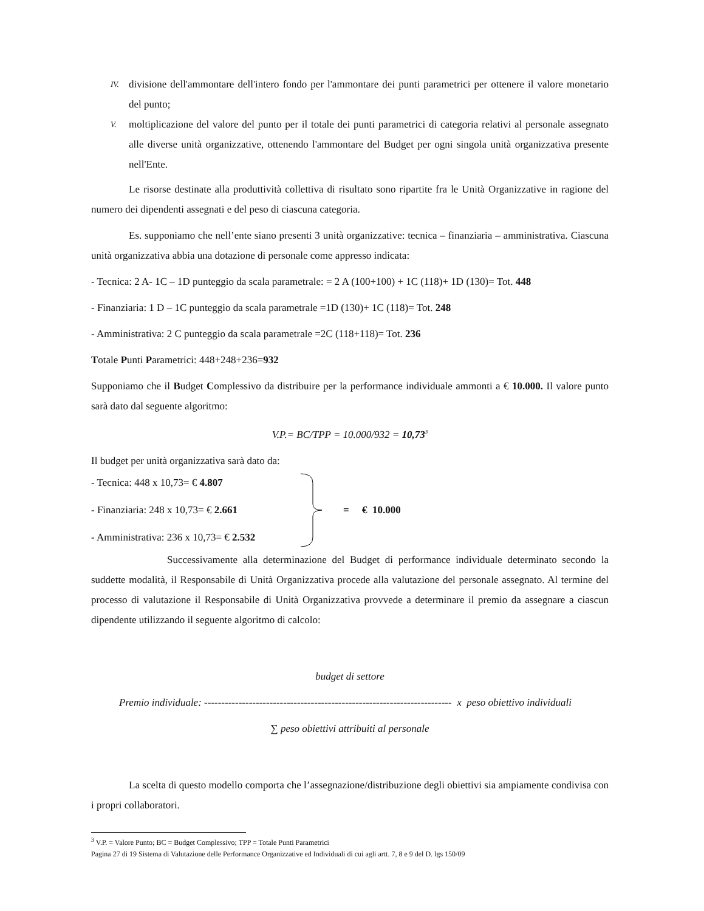IV.
divisione dell'ammontare dell'intero fondo per l'ammontare dei punti parametrici per ottenere il valore monetario del punto;
V.
moltiplicazione del valore del punto per il totale dei punti parametrici di categoria relativi al personale assegnato alle diverse unità organizzative, ottenendo l'ammontare del Budget per ogni singola unità organizzativa presente nell'Ente.
Le risorse destinate alla produttività collettiva di risultato sono ripartite fra le Unità Organizzative in ragione del numero dei dipendenti assegnati e del peso di ciascuna categoria.
Es. supponiamo che nell’ente siano presenti 3 unità organizzative: tecnica – finanziaria – amministrativa. Ciascuna unità organizzativa abbia una dotazione di personale come appresso indicata:
- Tecnica: 2 A- 1C – 1D punteggio da scala parametrale: = 2 A (100+100) + 1C (118)+ 1D (130)= Tot. 448
- Finanziaria: 1 D – 1C punteggio da scala parametrale =1D (130)+ 1C (118)= Tot. 248
- Amministrativa: 2 C punteggio da scala parametrale =2C (118+118)= Tot. 236
Totale Punti Parametrici: 448+248+236=932
Supponiamo che il Budget Complessivo da distribuire per la performance individuale ammonti a € 10.000. Il valore punto sarà dato dal seguente algoritmo:
V.P.= BC/TPP = 10.000/932 = 10,73<sup>3</sup>
Il budget per unità organizzativa sarà dato da:
- Tecnica: 448 x 10,73= € 4.807
- Finanziaria: 248 x 10,73= € 2.661
- Amministrativa: 236 x 10,73= € 2.532
= € 10.000
Successivamente alla determinazione del Budget di performance individuale determinato secondo la suddette modalità, il Responsabile di Unità Organizzativa procede alla valutazione del personale assegnato. Al termine del processo di valutazione il Responsabile di Unità Organizzativa provvede a determinare il premio da assegnare a ciascun dipendente utilizzando il seguente algoritmo di calcolo:
budget di settore
Premio individuale: ------------------------------------------------------------------------ x peso obiettivo individuali
∑ peso obiettivi attribuiti al personale
La scelta di questo modello comporta che l’assegnazione/distribuzione degli obiettivi sia ampiamente condivisa con i propri collaboratori.
<sup>3</sup> V.P. = Valore Punto; BC = Budget Complessivo; TPP = Totale Punti Parametrici
Pagina 27 di 19 Sistema di Valutazione delle Performance Organizzative ed Individuali di cui agli artt. 7, 8 e 9 del D. lgs 150/09